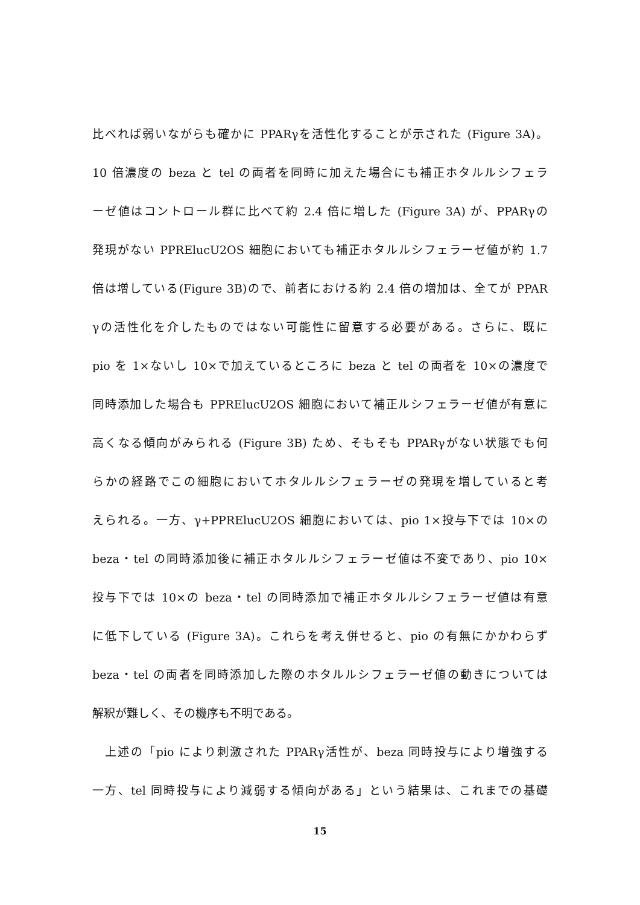比べれば弱いながらも確かに PPARγを活性化することが示された (Figure 3A)。
10 倍濃度の beza と tel の両者を同時に加えた場合にも補正ホタルルシフェラ
ーゼ値はコントロール群に比べて約 2.4 倍に増した (Figure 3A) が、PPARγの
発現がない PPRElucU2OS 細胞においても補正ホタルルシフェラーゼ値が約 1.7
倍は増している(Figure 3B)ので、前者における約 2.4 倍の増加は、全てが PPAR
γの活性化を介したものではない可能性に留意する必要がある。さらに、既に
pio を 1×ないし 10×で加えているところに beza と tel の両者を 10×の濃度で
同時添加した場合も PPRElucU2OS 細胞において補正ルシフェラーゼ値が有意に
高くなる傾向がみられる (Figure 3B) ため、そもそも PPARγがない状態でも何
らかの経路でこの細胞においてホタルルシフェラーゼの発現を増していると考
えられる。一方、γ+PPRElucU2OS 細胞においては、pio 1×投与下では 10×の
beza・tel の同時添加後に補正ホタルルシフェラーゼ値は不変であり、pio 10×
投与下では 10×の beza・tel の同時添加で補正ホタルルシフェラーゼ値は有意
に低下している (Figure 3A)。これらを考え併せると、pio の有無にかかわらず
beza・tel の両者を同時添加した際のホタルルシフェラーゼ値の動きについては
解釈が難しく、その機序も不明である。
　上述の「pio により刺激された PPARγ活性が、beza 同時投与により増強する
一方、tel 同時投与により減弱する傾向がある」という結果は、これまでの基礎
15